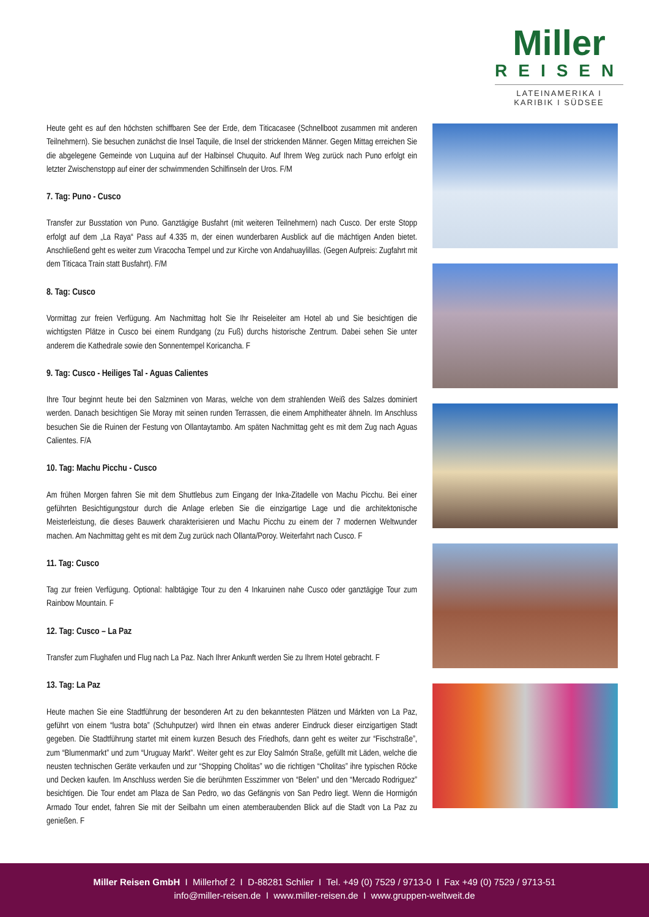Miller
REISEN
LATEINAMERIKA I KARIBIK I SÜDSEE
Heute geht es auf den höchsten schiffbaren See der Erde, dem Titicacasee (Schnellboot zusammen mit anderen Teilnehmern). Sie besuchen zunächst die Insel Taquile, die Insel der strickenden Männer. Gegen Mittag erreichen Sie die abgelegene Gemeinde von Luquina auf der Halbinsel Chuquito. Auf Ihrem Weg zurück nach Puno erfolgt ein letzter Zwischenstopp auf einer der schwimmenden Schilfinseln der Uros. F/M
7. Tag: Puno - Cusco
Transfer zur Busstation von Puno. Ganztägige Busfahrt (mit weiteren Teilnehmern) nach Cusco. Der erste Stopp erfolgt auf dem „La Raya“ Pass auf 4.335 m, der einen wunderbaren Ausblick auf die mächtigen Anden bietet. Anschließend geht es weiter zum Viracocha Tempel und zur Kirche von Andahuaylillas. (Gegen Aufpreis: Zugfahrt mit dem Titicaca Train statt Busfahrt). F/M
8. Tag: Cusco
Vormittag zur freien Verfügung. Am Nachmittag holt Sie Ihr Reiseleiter am Hotel ab und Sie besichtigen die wichtigsten Plätze in Cusco bei einem Rundgang (zu Fuß) durchs historische Zentrum. Dabei sehen Sie unter anderem die Kathedrale sowie den Sonnentempel Koricancha. F
9. Tag: Cusco - Heiliges Tal - Aguas Calientes
Ihre Tour beginnt heute bei den Salzminen von Maras, welche von dem strahlenden Weiß des Salzes dominiert werden. Danach besichtigen Sie Moray mit seinen runden Terrassen, die einem Amphitheater ähneln. Im Anschluss besuchen Sie die Ruinen der Festung von Ollantaytambo. Am späten Nachmittag geht es mit dem Zug nach Aguas Calientes. F/A
10. Tag: Machu Picchu - Cusco
Am frühen Morgen fahren Sie mit dem Shuttlebus zum Eingang der Inka-Zitadelle von Machu Picchu. Bei einer geführten Besichtigungstour durch die Anlage erleben Sie die einzigartige Lage und die architektonische Meisterleistung, die dieses Bauwerk charakterisieren und Machu Picchu zu einem der 7 modernen Weltwunder machen. Am Nachmittag geht es mit dem Zug zurück nach Ollanta/Poroy. Weiterfahrt nach Cusco. F
11. Tag: Cusco
Tag zur freien Verfügung. Optional: halbtägige Tour zu den 4 Inkaruinen nahe Cusco oder ganztägige Tour zum Rainbow Mountain. F
12. Tag: Cusco – La Paz
Transfer zum Flughafen und Flug nach La Paz. Nach Ihrer Ankunft werden Sie zu Ihrem Hotel gebracht. F
13. Tag: La Paz
Heute machen Sie eine Stadtführung der besonderen Art zu den bekanntesten Plätzen und Märkten von La Paz, geführt von einem “lustra bota” (Schuhputzer) wird Ihnen ein etwas anderer Eindruck dieser einzigartigen Stadt gegeben. Die Stadtführung startet mit einem kurzen Besuch des Friedhofs, dann geht es weiter zur “Fischstraße”, zum “Blumenmarkt” und zum “Uruguay Markt”. Weiter geht es zur Eloy Salmón Straße, gefüllt mit Läden, welche die neusten technischen Geräte verkaufen und zur “Shopping Cholitas” wo die richtigen “Cholitas” ihre typischen Röcke und Decken kaufen. Im Anschluss werden Sie die berühmten Esszimmer von “Belen” und den “Mercado Rodriguez” besichtigen. Die Tour endet am Plaza de San Pedro, wo das Gefängnis von San Pedro liegt. Wenn die Hormigón Armado Tour endet, fahren Sie mit der Seilbahn um einen atemberaubenden Blick auf die Stadt von La Paz zu genießen. F
Miller Reisen GmbH I Millerhof 2 I D-88281 Schlier I Tel. +49 (0) 7529 / 9713-0 I Fax +49 (0) 7529 / 9713-51
info@miller-reisen.de I www.miller-reisen.de I www.gruppen-weltweit.de